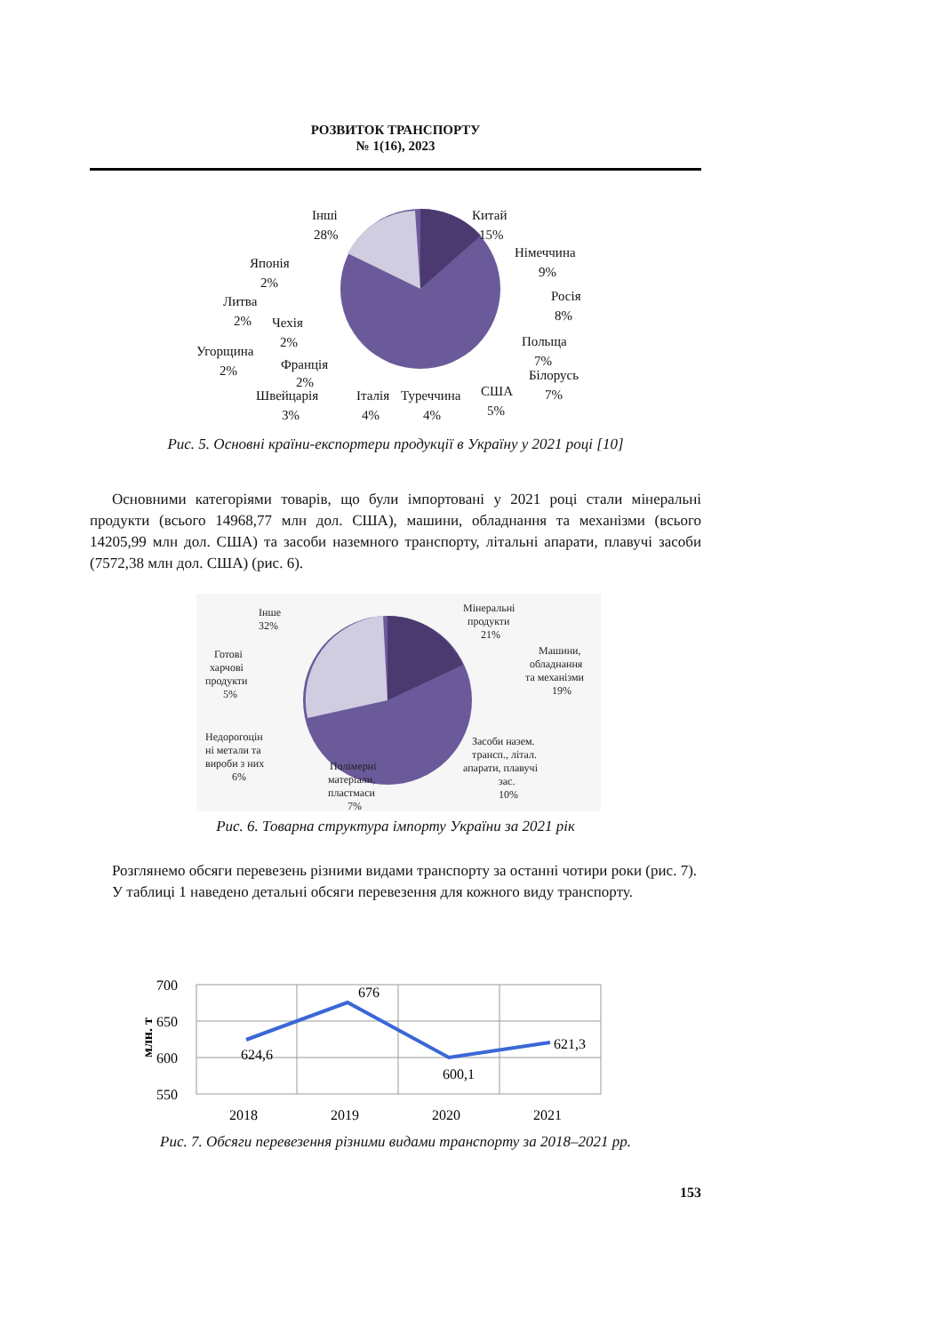РОЗВИТОК ТРАНСПОРТУ
№ 1(16), 2023
Інші
28%
Китай
15%
Німеччина
9%
Росія
8%
Польща
7%
Білорусь
7%
США
5%
Туреччина
4%
Італія
4%
Швейцарія
3%
Франція
2%
Угорщина
2%
Чехія
2%
Литва
2%
Японія
2%
Рис. 5. Основні країни-експортери продукції в Україну у 2021 році [10]
Основними категоріями товарів, що були імпортовані у 2021 році стали міне­ральні продукти (всього 14968,77 млн дол. США), машини, обладнання та меха­нізми (всього 14205,99 млн дол. США) та засоби наземного транспорту, літальні апарати, плавучі засоби (7572,38 млн дол. США) (рис. 6).
Інше
32%
Мінеральні
продукти
21%
Машини,
обладнання
та механізми
19%
Засоби назем.
трансп., літал.
апарати, плавучі
зас.
10%
Полімерні
матеріали,
пластмаси
7%
Недорогоцін
ні метали та
вироби з них
6%
Готові
харчові
продукти
5%
Рис. 6. Товарна структура імпорту України за 2021 рік
Розглянемо обсяги перевезень різними видами транспорту за останні чотири роки (рис. 7).
У таблиці 1 наведено детальні обсяги перевезення для кожного виду тран­спорту.
700
650
600
550
2018
2019
2020
2021
624,6
676
600,1
621,3
млн. т
Рис. 7. Обсяги перевезення різними видами транспорту за 2018–2021 рр.
153